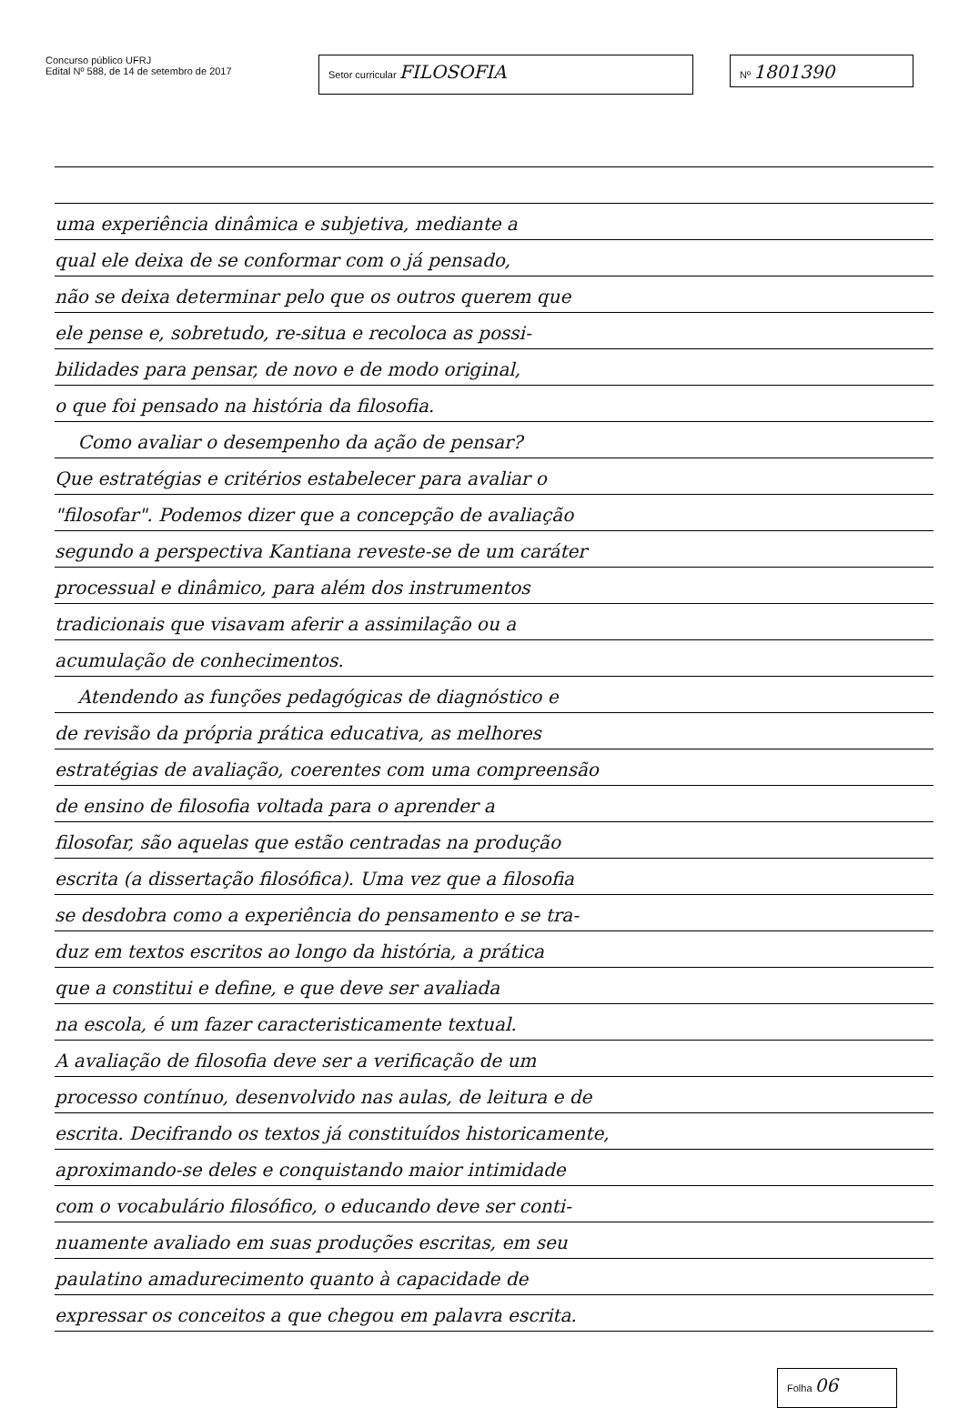Concurso público UFRJ
Edital Nº 588, de 14 de setembro de 2017
Setor curricular FILOSOFIA
Nº 1801390
uma experiência dinâmica e subjetiva, mediante a
qual ele deixa de se conformar com o já pensado,
não se deixa determinar pelo que os outros querem que
ele pense e, sobretudo, re-situa e recoloca as possi-
bilidades para pensar, de novo e de modo original,
o que foi pensado na história da filosofia.
Como avaliar o desempenho da ação de pensar?
Que estratégias e critérios estabelecer para avaliar o
"filosofar". Podemos dizer que a concepção de avaliação
segundo a perspectiva Kantiana reveste-se de um caráter
processual e dinâmico, para além dos instrumentos
tradicionais que visavam aferir a assimilação ou a
acumulação de conhecimentos.
Atendendo as funções pedagógicas de diagnóstico e
de revisão da própria prática educativa, as melhores
estratégias de avaliação, coerentes com uma compreensão
de ensino de filosofia voltada para o aprender a
filosofar, são aquelas que estão centradas na produção
escrita (a dissertação filosófica). Uma vez que a filosofia
se desdobra como a experiência do pensamento e se tra-
duz em textos escritos ao longo da história, a prática
que a constitui e define, e que deve ser avaliada
na escola, é um fazer caracteristicamente textual.
A avaliação de filosofia deve ser a verificação de um
processo contínuo, desenvolvido nas aulas, de leitura e de
escrita. Decifrando os textos já constituídos historicamente,
aproximando-se deles e conquistando maior intimidade
com o vocabulário filosófico, o educando deve ser conti-
nuamente avaliado em suas produções escritas, em seu
paulatino amadurecimento quanto à capacidade de
expressar os conceitos a que chegou em palavra escrita.
Folha 06